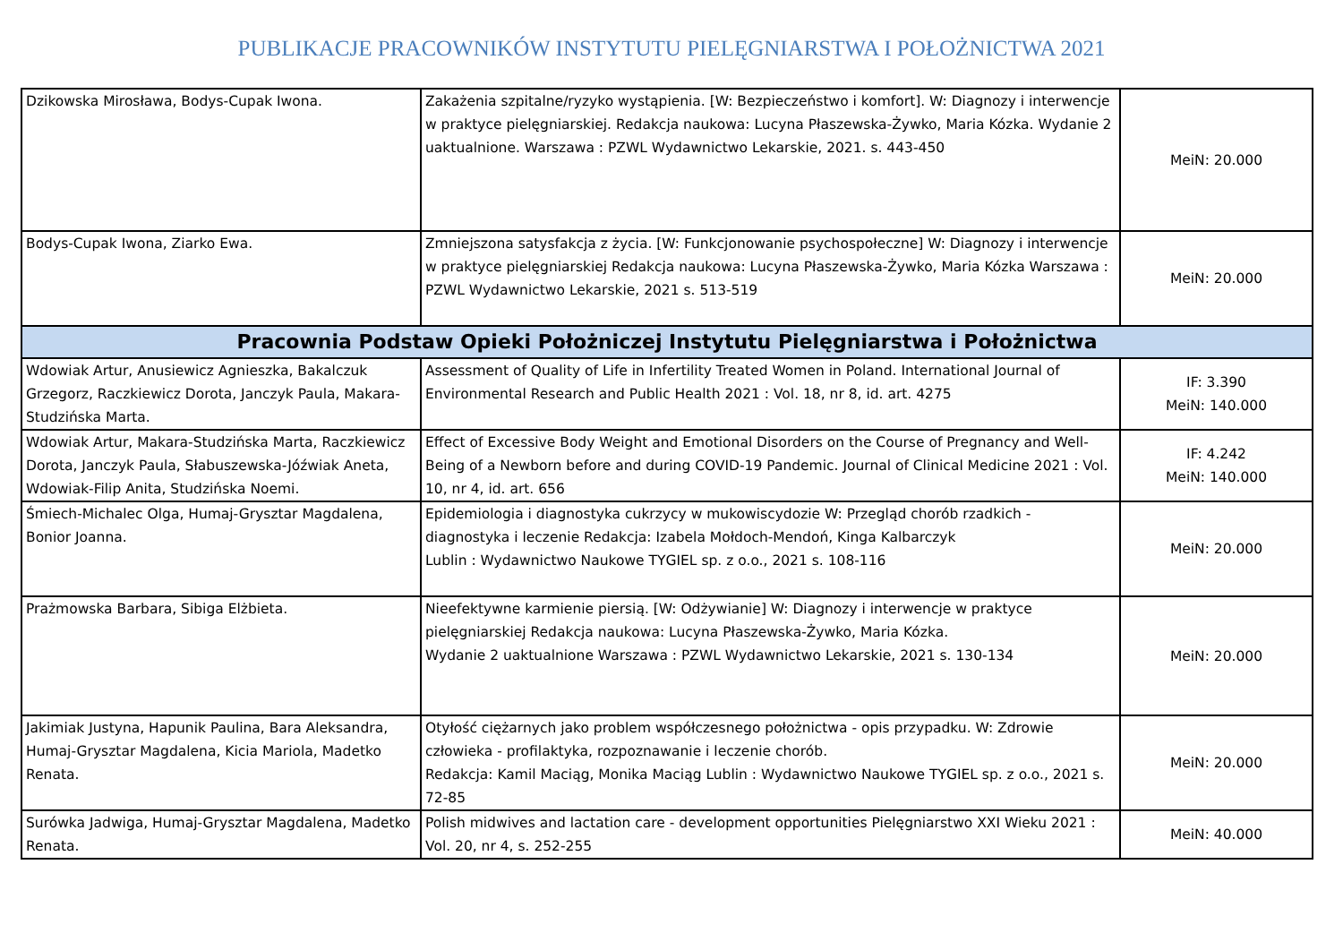PUBLIKACJE PRACOWNIKÓW INSTYTUTU PIELĘGNIARSTWA I POŁOŻNICTWA 2021
| Dzikowska Mirosława, Bodys-Cupak Iwona. | Zakażenia szpitalne/ryzyko wystąpienia. [W: Bezpieczeństwo i komfort]. W: Diagnozy i interwencje w praktyce pielęgniarskiej. Redakcja naukowa: Lucyna Płaszewska-Żywko, Maria Kózka. Wydanie 2 uaktualnione. Warszawa : PZWL Wydawnictwo Lekarskie, 2021. s. 443-450 | MeiN: 20.000 |
| Bodys-Cupak Iwona, Ziarko Ewa. | Zmniejszona satysfakcja z życia. [W: Funkcjonowanie psychospołeczne] W: Diagnozy i interwencje w praktyce pielęgniarskiej Redakcja naukowa: Lucyna Płaszewska-Żywko, Maria Kózka Warszawa : PZWL Wydawnictwo Lekarskie, 2021 s. 513-519 | MeiN: 20.000 |
| Pracownia Podstaw Opieki Położniczej Instytutu Pielęgniarstwa i Położnictwa | | |
| Wdowiak Artur, Anusiewicz Agnieszka, Bakalczuk Grzegorz, Raczkiewicz Dorota, Janczyk Paula, Makara-Studzińska Marta. | Assessment of Quality of Life in Infertility Treated Women in Poland. International Journal of Environmental Research and Public Health 2021 : Vol. 18, nr 8, id. art. 4275 | IF: 3.390 MeiN: 140.000 |
| Wdowiak Artur, Makara-Studzińska Marta, Raczkiewicz Dorota, Janczyk Paula, Słabuszewska-Jóźwiak Aneta, Wdowiak-Filip Anita, Studzińska Noemi. | Effect of Excessive Body Weight and Emotional Disorders on the Course of Pregnancy and Well-Being of a Newborn before and during COVID-19 Pandemic. Journal of Clinical Medicine 2021 : Vol. 10, nr 4, id. art. 656 | IF: 4.242 MeiN: 140.000 |
| Śmiech-Michalec Olga, Humaj-Grysztar Magdalena, Bonior Joanna. | Epidemiologia i diagnostyka cukrzycy w mukowiscydozie W: Przegląd chorób rzadkich - diagnostyka i leczenie Redakcja: Izabela Mołdoch-Mendoń, Kinga Kalbarczyk Lublin : Wydawnictwo Naukowe TYGIEL sp. z o.o., 2021 s. 108-116 | MeiN: 20.000 |
| Prażmowska Barbara, Sibiga Elżbieta. | Nieefektywne karmienie piersią. [W: Odżywianie] W: Diagnozy i interwencje w praktyce pielęgniarskiej Redakcja naukowa: Lucyna Płaszewska-Żywko, Maria Kózka. Wydanie 2 uaktualnione Warszawa : PZWL Wydawnictwo Lekarskie, 2021 s. 130-134 | MeiN: 20.000 |
| Jakimiak Justyna, Hapunik Paulina, Bara Aleksandra, Humaj-Grysztar Magdalena, Kicia Mariola, Madetko Renata. | Otyłość ciężarnych jako problem współczesnego położnictwa - opis przypadku. W: Zdrowie człowieka - profilaktyka, rozpoznawanie i leczenie chorób. Redakcja: Kamil Maciąg, Monika Maciąg Lublin : Wydawnictwo Naukowe TYGIEL sp. z o.o., 2021 s. 72-85 | MeiN: 20.000 |
| Surówka Jadwiga, Humaj-Grysztar Magdalena, Madetko Renata. | Polish midwives and lactation care - development opportunities Pielęgniarstwo XXI Wieku 2021 : Vol. 20, nr 4, s. 252-255 | MeiN: 40.000 |